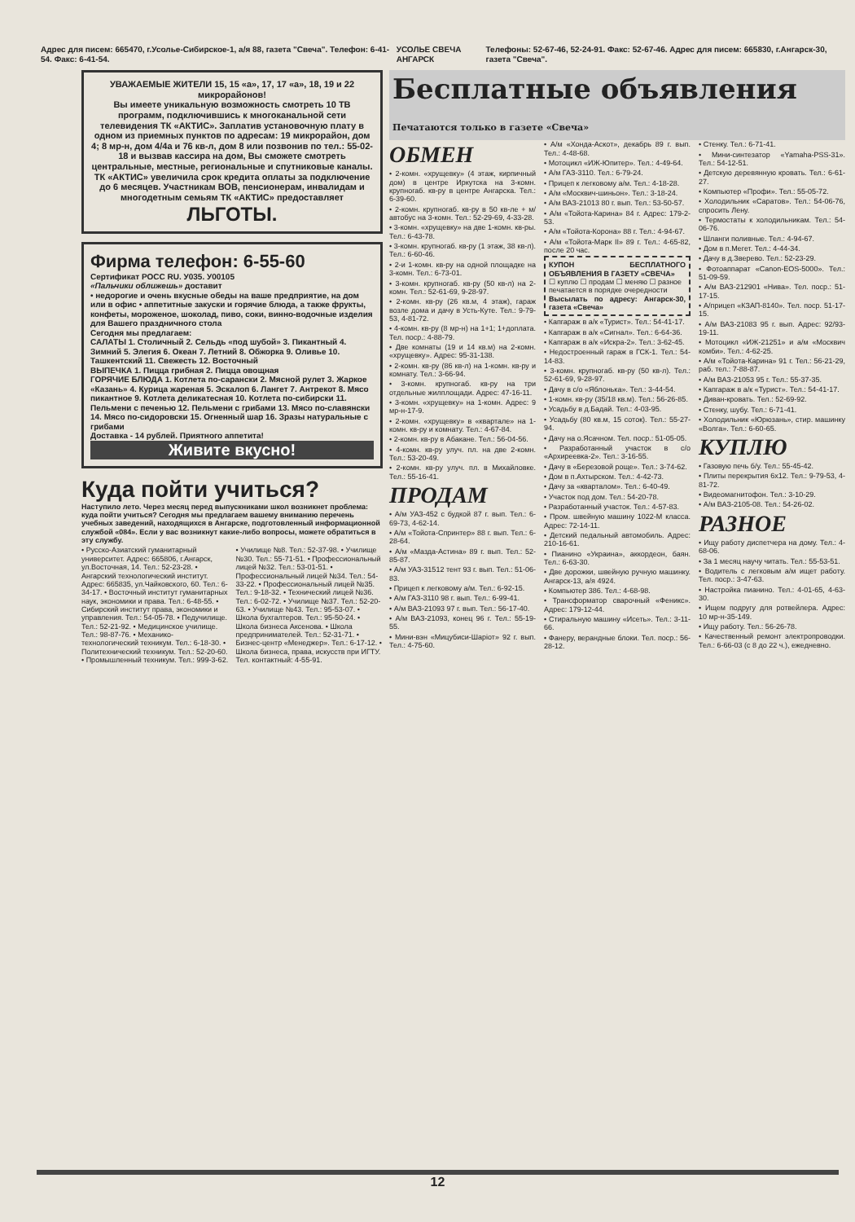Адрес для писем: 665470, г.Усолье-Сибирское-1, а/я 88, газета "Свеча". Телефон: 6-41-54. Факс: 6-41-54. УСОЛЬЕ СВЕЧА АНГАРСК Телефоны: 52-67-46, 52-24-91. Факс: 52-67-46. Адрес для писем: 665830, г.Ангарск-30, газета "Свеча".
УВАЖАЕМЫЕ ЖИТЕЛИ 15, 15 «а», 17, 17 «а», 18, 19 и 22 микрорайонов!
Вы имеете уникальную возможность смотреть 10 ТВ программ, подключившись к многоканальной сети телевидения ТК «АКТИС». Заплатив установочную плату в одном из приемных пунктов по адресам: 19 микрорайон, дом 4; 8 мр-н, дом 4/4а и 76 кв-л, дом 8 или позвонив по тел.: 55-02-18 и вызвав кассира на дом, Вы сможете смотреть центральные, местные, региональные и спутниковые каналы. ТК «АКТИС» увеличила срок кредита оплаты за подключение до 6 месяцев. Участникам ВОВ, пенсионерам, инвалидам и многодетным семьям ТК «АКТИС» предоставляет
ЛЬГОТЫ.
Фирма телефон: 6-55-60
Сертификат РОСС RU. У035. У00105
«Пальчики оближешь» доставит
• недорогие и очень вкусные обеды на ваше предприятие, на дом или в офис • аппетитные закуски и горячие блюда, а также фрукты, конфеты, мороженое, шоколад, пиво, соки, винно-водочные изделия для Вашего праздничного стола
Сегодня мы предлагаем:
САЛАТЫ 1. Столичный 2. Сельдь «под шубой» 3. Пикантный 4. Зимний 5. Элегия 6. Океан 7. Летний 8. Обжорка 9. Оливье 10. Ташкентский 11. Свежесть 12. Восточный
ВЫПЕЧКА 1. Пицца грибная 2. Пицца овощная
ГОРЯЧИЕ БЛЮДА 1. Котлета по-сарански 2. Мясной рулет 3. Жаркое «Казань» 4. Курица жареная 5. Эскалоп 6. Лангет 7. Антрекот 8. Мясо пикантное 9. Котлета деликатесная 10. Котлета по-сибирски 11. Пельмени с печенью 12. Пельмени с грибами 13. Мясо по-славянски 14. Мясо по-сидоровски 15. Огненный шар 16. Зразы натуральные с грибами
Доставка - 14 рублей. Приятного аппетита!
Живите вкусно!
Куда пойти учиться?
Наступило лето. Через месяц перед выпускниками школ возникнет проблема: куда пойти учиться? Сегодня мы предлагаем вашему вниманию перечень учебных заведений, находящихся в Ангарске, подготовленный информационной службой «084». Если у вас возникнут какие-либо вопросы, можете обратиться в эту службу.
• Русско-Азиатский гуманитарный университет. Адрес: 665806, г.Ангарск, ул.Восточная, 14. Тел.: 52-23-28. • Ангарский технологический институт. Адрес: 665835, ул.Чайковского, 60. Тел.: 6-34-17. • Восточный институт гуманитарных наук, экономики и права. Тел.: 6-48-55. • Сибирский институт права, экономики и управления. Тел.: 54-05-78. • Педучилище. Тел.: 52-21-92. • Медицинское училище. Тел.: 98-87-76. • Механико-технологический техникум. Тел.: 6-18-30. • Политехнический техникум. Тел.: 52-20-60. • Промышленный техникум. Тел.: 999-3-62. • Училище №8. Тел.: 52-37-98. • Училище №30. Тел.: 55-71-51. • Профессиональный лицей №32. Тел.: 53-01-51. • Профессиональный лицей №34. Тел.: 54-33-22. • Профессиональный лицей №35. Тел.: 9-18-32. • Технический лицей №36. Тел.: 6-02-72. • Училище №37. Тел.: 52-20-63. • Училище №43. Тел.: 95-53-07. • Школа бухгалтеров. Тел.: 95-50-24. • Школа бизнеса Аксенова. • Школа предпринимателей. Тел.: 52-31-71. • Бизнес-центр «Менеджер». Тел.: 6-17-12. • Школа бизнеса, права, искусств при ИГТУ. Тел. контактный: 4-55-91.
Бесплатные объявления Печатаются только в газете «Свеча»
ОБМЕН
• 2-комн. «хрущевку» (4 этаж, кирпичный дом) в центре Иркутска на 3-комн. крупногаб. кв-ру в центре Ангарска. Тел.: 6-39-60.
• 2-комн. крупногаб. кв-ру в 50 кв-ле + м/автобус на 3-комн. Тел.: 52-29-69, 4-33-28.
• 3-комн. «хрущевку» на две 1-комн. кв-ры. Тел.: 6-43-78.
• 3-комн. крупногаб. кв-ру (1 этаж, 38 кв-л). Тел.: 6-60-46.
• 2-и 1-комн. кв-ру на одной площадке на 3-комн. Тел.: 6-73-01.
• 3-комн. крупногаб. кв-ру (50 кв-л) на 2-комн. Тел.: 52-61-69, 9-28-97.
• 2-комн. кв-ру (26 кв.м, 4 этаж), гараж возле дома и дачу в Усть-Куте. Тел.: 9-79-53, 4-81-72.
• 4-комн. кв-ру (8 мр-н) на 1+1; 1+доплата. Тел. поср.: 4-88-79.
• Две комнаты (19 и 14 кв.м) на 2-комн. «хрущевку». Адрес: 95-31-138.
• 2-комн. кв-ру (86 кв-л) на 1-комн. кв-ру и комнату. Тел.: 3-66-94.
• 3-комн. крупногаб. кв-ру на три отдельные жилплощади. Адрес: 47-16-11.
• 3-комн. «хрущевку» на 1-комн. Адрес: 9 мр-н-17-9.
• 2-комн. «хрущевку» в «квартале» на 1-комн. кв-ру и комнату. Тел.: 4-67-84.
• 2-комн. кв-ру в Абакане. Тел.: 56-04-56.
• 4-комн. кв-ру улуч. пл. на две 2-комн. Тел.: 53-20-49.
• 2-комн. кв-ру улуч. пл. в Михайловке. Тел.: 55-16-41.
ПРОДАМ
• А/м УАЗ-452 с будкой 87 г. вып. Тел.: 6-69-73, 4-62-14.
• А/м «Тойота-Спринтер» 88 г. вып. Тел.: 6-28-64.
• А/м «Мазда-Астина» 89 г. вып. Тел.: 52-85-87.
• А/м УАЗ-31512 тент 93 г. вып. Тел.: 51-06-83.
• Прицеп к легковому а/м. Тел.: 6-92-15.
• А/м ГАЗ-3110 98 г. вып. Тел.: 6-99-41.
• А/м ВАЗ-21093 97 г. вып. Тел.: 56-17-40.
• А/м ВАЗ-21093, конец 96 г. Тел.: 55-19-55.
• Мини-вэн «Мицубиси-Шарiот» 92 г. вып. Тел.: 4-75-60.
• А/м «Хонда-Аскот», декабрь 89 г. вып. Тел.: 4-48-68.
• Мотоцикл «ИЖ-Юпитер». Тел.: 4-49-64.
• А/м ГАЗ-3110. Тел.: 6-79-24.
• Прицеп к легковому а/м. Тел.: 4-18-28.
• А/м «Москвич-шиньон». Тел.: 3-18-24.
• А/м ВАЗ-21013 80 г. вып. Тел.: 53-50-57.
• А/м «Тойота-Карина» 84 г. Адрес: 179-2-53.
• А/м «Тойота-Корона» 88 г. Тел.: 4-94-67.
• А/м «Тойота-Марк II» 89 г. Тел.: 4-65-82, после 20 час.
КУПОН БЕСПЛАТНОГО ОБЪЯВЛЕНИЯ В ГАЗЕТУ «СВЕЧА»
☐ куплю ☐ продам ☐ меняю ☐ разное
печатается в порядке очередности
Высылать по адресу: Ангарск-30, газета «Свеча»
• Капгараж в а/к «Турист». Тел.: 54-41-17.
• Капгараж в а/к «Сигнал». Тел.: 6-64-36.
• Капгараж в а/к «Искра-2». Тел.: 3-62-45.
• Недостроенный гараж в ГСК-1. Тел.: 54-14-83.
• 3-комн. крупногаб. кв-ру (50 кв-л). Тел.: 52-61-69, 9-28-97.
• Дачу в с/о «Яблонька». Тел.: 3-44-54.
• 1-комн. кв-ру (35/18 кв.м). Тел.: 56-26-85.
• Усадьбу в д.Бадай. Тел.: 4-03-95.
• Усадьбу (80 кв.м, 15 соток). Тел.: 55-27-94.
• Дачу на о.Ясачном. Тел. поср.: 51-05-05.
• Разработанный участок в с/о «Архиреевка-2». Тел.: 3-16-55.
• Дачу в «Березовой роще». Тел.: 3-74-62.
• Дом в п.Ахтырском. Тел.: 4-42-73.
• Дачу за «кварталом». Тел.: 6-40-49.
• Участок под дом. Тел.: 54-20-78.
• Разработанный участок. Тел.: 4-57-83.
• Пром. швейную машину 1022-М класса. Адрес: 72-14-11.
• Детский педальный автомобиль. Адрес: 210-16-61.
• Пианино «Украина», аккордеон, баян. Тел.: 6-63-30.
• Две дорожки, швейную ручную машинку. Ангарск-13, а/я 4924.
• Компьютер 386. Тел.: 4-68-98.
• Трансформатор сварочный «Феникс». Адрес: 179-12-44.
• Стиральную машину «Исеть». Тел.: 3-11-66.
• Фанеру, верандные блоки. Тел. поср.: 56-28-12.
• Стенку. Тел.: 6-71-41.
• Мини-синтезатор «Yamaha-PSS-31». Тел.: 54-12-51.
• Детскую деревянную кровать. Тел.: 6-61-27.
• Компьютер «Профи». Тел.: 55-05-72.
• Холодильник «Саратов». Тел.: 54-06-76, спросить Лену.
• Термостаты к холодильникам. Тел.: 54-06-76.
• Шланги поливные. Тел.: 4-94-67.
• Дом в п.Мегет. Тел.: 4-44-34.
• Дачу в д.Зверево. Тел.: 52-23-29.
• Фотоаппарат «Canon-EOS-5000». Тел.: 51-09-59.
• А/м ВАЗ-212901 «Нива». Тел. поср.: 51-17-15.
• А/прицеп «КЗАП-8140». Тел. поср. 51-17-15.
• А/м ВАЗ-21083 95 г. вып. Адрес: 92/93-19-11.
• Мотоцикл «ИЖ-21251» и а/м «Москвич комби». Тел.: 4-62-25.
• А/м «Тойота-Карина» 91 г. Тел.: 56-21-29, раб. тел.: 7-88-87.
• А/м ВАЗ-21053 95 г. Тел.: 55-37-35.
• Капгараж в а/к «Турист». Тел.: 54-41-17.
• Диван-кровать. Тел.: 52-69-92.
• Стенку, шубу. Тел.: 6-71-41.
• Холодильник «Юрюзань», стир. машинку «Волга». Тел.: 6-60-65.
КУПЛЮ
• Газовую печь б/у. Тел.: 55-45-42.
• Плиты перекрытия 6х12. Тел.: 9-79-53, 4-81-72.
• Видеомагнитофон. Тел.: 3-10-29.
• А/м ВАЗ-2105-08. Тел.: 54-26-02.
РАЗНОЕ
• Ищу работу диспетчера на дому. Тел.: 4-68-06.
• За 1 месяц научу читать. Тел.: 55-53-51.
• Водитель с легковым а/м ищет работу. Тел. поср.: 3-47-63.
• Настройка пианино. Тел.: 4-01-65, 4-63-30.
• Ищем подругу для ротвейлера. Адрес: 10 мр-н-35-149.
• Ищу работу. Тел.: 56-26-78.
• Качественный ремонт электропроводки. Тел.: 6-66-03 (с 8 до 22 ч.), ежедневно.
12